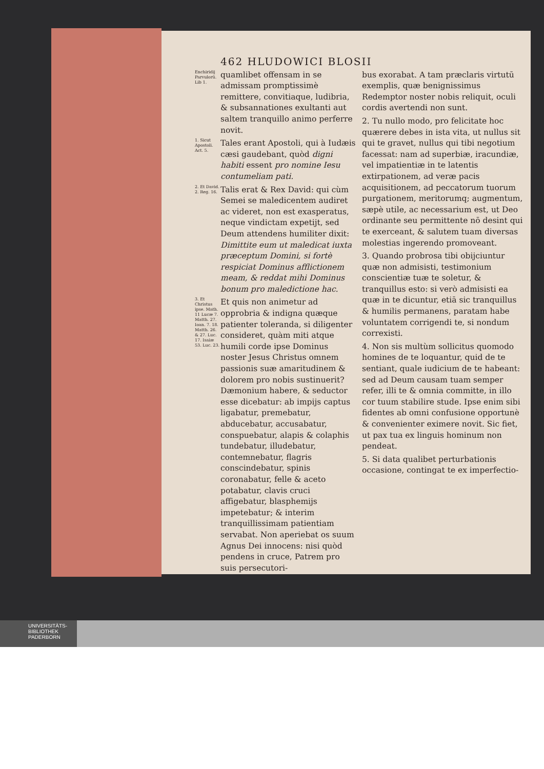462 HLUDOWICI BLOSII
Enchiridij Parvulorū. Lib 1.
quamlibet offensam in se admissam promptissimè remittere, convitiaque, ludibria, & subsannationes exultanti aut saltem tranquillo animo perferre novit.
1. Sicut Apostoli. Act. 5.
Tales erant Apostoli, qui à Iudæis cæsi gaudebant, quòd digni habiti essent pro nomine Iesu contumeliam pati.
2. Et David. 2. Reg. 16.
Talis erat & Rex David: qui cùm Semei se maledicentem audiret ac videret, non est exasperatus, neque vindictam expetijt, sed Deum attendens humiliter dixit: Dimittite eum ut maledicat iuxta præceptum Domini, si fortè respiciat Dominus afflictionem meam, & reddat mihi Dominus bonum pro maledictione hac.
3. Et Christus ipse. Math. 11 Lucæ 7. Matth. 27. Ioan. 7. 18. Matth. 26. & 27. Luc. 17. Isaiæ 53. Luc. 23.
Et quis non animetur ad opprobria & indigna quæque patienter toleranda, si diligenter consideret, quàm miti atque humili corde ipse Dominus noster Jesus Christus omnem passionis suæ amaritudinem & dolorem pro nobis sustinuerit? Dæmonium habere, & seductor esse dicebatur: ab impijs captus ligabatur, premebatur, abducebatur, accusabatur, conspuebatur, alapis & colaphis tundebatur, illudebatur, contemnebatur, flagris conscindebatur, spinis coronabatur, felle & aceto potabatur, clavis cruci affigebatur, blasphemijs impetebatur; & interim tranquillissimam patientiam servabat. Non aperiebat os suum Agnus Dei innocens: nisi quòd pendens in cruce, Patrem pro suis persecutori-
bus exorabat. A tam præclaris virtutū exemplis, quæ benignissimus Redemptor noster nobis reliquit, oculi cordis avertendi non sunt.
2. Tu nullo modo, pro felicitate hoc quærere debes in ista vita, ut nullus sit qui te gravet, nullus qui tibi negotium facessat: nam ad superbiæ, iracundiæ, vel impatientiæ in te latentis extirpationem, ad veræ pacis acquisitionem, ad peccatorum tuorum purgationem, meritorumq; augmentum, sæpè utile, ac necessarium est, ut Deo ordinante seu permittente nō desint qui te exerceant, & salutem tuam diversas molestias ingerendo promoveant.
3. Quando probrosa tibi obijciuntur quæ non admisisti, testimonium conscientiæ tuæ te soletur, & tranquillus esto: si verò admisisti ea quæ in te dicuntur, etiā sic tranquillus & humilis permanens, paratam habe voluntatem corrigendi te, si nondum correxisti.
4. Non sis multùm sollicitus quomodo homines de te loquantur, quid de te sentiant, quale iudicium de te habeant: sed ad Deum causam tuam semper refer, illi te & omnia committe, in illo cor tuum stabilire stude. Ipse enim sibi fidentes ab omni confusione opportunè & convenienter eximere novit. Sic fiet, ut pax tua ex linguis hominum non pendeat.
5. Si data qualibet perturbationis occasione, contingat te ex imperfectio-
UNIVERSITÄTS-
BIBLIOTHEK
PADERBORN